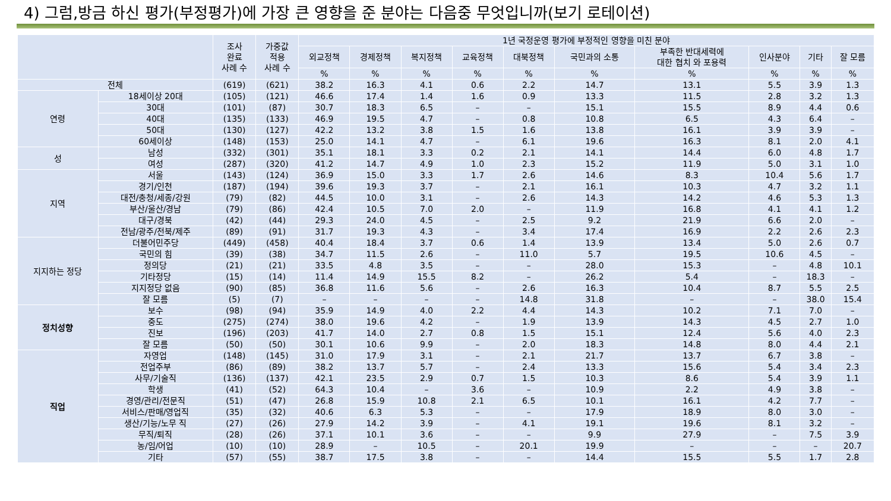4) 그럼,방금 하신 평가(부정평가)에 가장 큰 영향을 준 분야는 다음중 무엇입니까(보기 로테이션)
| | | 조사 완료 사례 수 | 가중값 적용 사례 수 | 1년 국정운영 평가에 부정적인 영향을 미친 분야 | | | | | | | | | |
| --- | --- | --- | --- | --- | --- | --- | --- | --- | --- | --- | --- | --- | --- |
| | | | | 외교정책 | 경제정책 | 복지정책 | 교육정책 | 대북정책 | 국민과의 소통 | 부족한 반대세력에 대한 협치 와 포용력 | 인사분야 | 기타 | 잘 모름 |
| | | | | % | % | % | % | % | % | % | % | % | % |
| 전체 | | (619) | (621) | 38.2 | 16.3 | 4.1 | 0.6 | 2.2 | 14.7 | 13.1 | 5.5 | 3.9 | 1.3 |
| 연령 | 18세이상 20대 | (105) | (121) | 46.6 | 17.4 | 1.4 | 1.6 | 0.9 | 13.3 | 11.5 | 2.8 | 3.2 | 1.3 |
| | 30대 | (101) | (87) | 30.7 | 18.3 | 6.5 | – | – | 15.1 | 15.5 | 8.9 | 4.4 | 0.6 |
| | 40대 | (135) | (133) | 46.9 | 19.5 | 4.7 | – | 0.8 | 10.8 | 6.5 | 4.3 | 6.4 | – |
| | 50대 | (130) | (127) | 42.2 | 13.2 | 3.8 | 1.5 | 1.6 | 13.8 | 16.1 | 3.9 | 3.9 | – |
| | 60세이상 | (148) | (153) | 25.0 | 14.1 | 4.7 | – | 6.1 | 19.6 | 16.3 | 8.1 | 2.0 | 4.1 |
| 성 | 남성 | (332) | (301) | 35.1 | 18.1 | 3.3 | 0.2 | 2.1 | 14.1 | 14.4 | 6.0 | 4.8 | 1.7 |
| | 여성 | (287) | (320) | 41.2 | 14.7 | 4.9 | 1.0 | 2.3 | 15.2 | 11.9 | 5.0 | 3.1 | 1.0 |
| 지역 | 서울 | (143) | (124) | 36.9 | 15.0 | 3.3 | 1.7 | 2.6 | 14.6 | 8.3 | 10.4 | 5.6 | 1.7 |
| | 경기/인천 | (187) | (194) | 39.6 | 19.3 | 3.7 | – | 2.1 | 16.1 | 10.3 | 4.7 | 3.2 | 1.1 |
| | 대전/충청/세종/강원 | (79) | (82) | 44.5 | 10.0 | 3.1 | – | 2.6 | 14.3 | 14.2 | 4.6 | 5.3 | 1.3 |
| | 부산/울산/경남 | (79) | (86) | 42.4 | 10.5 | 7.0 | 2.0 | – | 11.9 | 16.8 | 4.1 | 4.1 | 1.2 |
| | 대구/경북 | (42) | (44) | 29.3 | 24.0 | 4.5 | – | 2.5 | 9.2 | 21.9 | 6.6 | 2.0 | – |
| | 전남/광주/전북/제주 | (89) | (91) | 31.7 | 19.3 | 4.3 | – | 3.4 | 17.4 | 16.9 | 2.2 | 2.6 | 2.3 |
| 지지하는 정당 | 더불어민주당 | (449) | (458) | 40.4 | 18.4 | 3.7 | 0.6 | 1.4 | 13.9 | 13.4 | 5.0 | 2.6 | 0.7 |
| | 국민의 힘 | (39) | (38) | 34.7 | 11.5 | 2.6 | – | 11.0 | 5.7 | 19.5 | 10.6 | 4.5 | – |
| | 정의당 | (21) | (21) | 33.5 | 4.8 | 3.5 | – | – | 28.0 | 15.3 | – | 4.8 | 10.1 |
| | 기타정당 | (15) | (14) | 11.4 | 14.9 | 15.5 | 8.2 | – | 26.2 | 5.4 | – | 18.3 | – |
| | 지지정당 없음 | (90) | (85) | 36.8 | 11.6 | 5.6 | – | 2.6 | 16.3 | 10.4 | 8.7 | 5.5 | 2.5 |
| | 잘 모름 | (5) | (7) | – | – | – | – | 14.8 | 31.8 | – | – | 38.0 | 15.4 |
| 정치성향 | 보수 | (98) | (94) | 35.9 | 14.9 | 4.0 | 2.2 | 4.4 | 14.3 | 10.2 | 7.1 | 7.0 | – |
| | 중도 | (275) | (274) | 38.0 | 19.6 | 4.2 | – | 1.9 | 13.9 | 14.3 | 4.5 | 2.7 | 1.0 |
| | 진보 | (196) | (203) | 41.7 | 14.0 | 2.7 | 0.8 | 1.5 | 15.1 | 12.4 | 5.6 | 4.0 | 2.3 |
| | 잘 모름 | (50) | (50) | 30.1 | 10.6 | 9.9 | – | 2.0 | 18.3 | 14.8 | 8.0 | 4.4 | 2.1 |
| 직업 | 자영업 | (148) | (145) | 31.0 | 17.9 | 3.1 | – | 2.1 | 21.7 | 13.7 | 6.7 | 3.8 | – |
| | 전업주부 | (86) | (89) | 38.2 | 13.7 | 5.7 | – | 2.4 | 13.3 | 15.6 | 5.4 | 3.4 | 2.3 |
| | 사무/기술직 | (136) | (137) | 42.1 | 23.5 | 2.9 | 0.7 | 1.5 | 10.3 | 8.6 | 5.4 | 3.9 | 1.1 |
| | 학생 | (41) | (52) | 64.3 | 10.4 | – | 3.6 | – | 10.9 | 2.2 | 4.9 | 3.8 | – |
| | 경영/관리/전문직 | (51) | (47) | 26.8 | 15.9 | 10.8 | 2.1 | 6.5 | 10.1 | 16.1 | 4.2 | 7.7 | – |
| | 서비스/판매/영업직 | (35) | (32) | 40.6 | 6.3 | 5.3 | – | – | 17.9 | 18.9 | 8.0 | 3.0 | – |
| | 생산/기능/노무 직 | (27) | (26) | 27.9 | 14.2 | 3.9 | – | 4.1 | 19.1 | 19.6 | 8.1 | 3.2 | – |
| | 무직/퇴직 | (28) | (26) | 37.1 | 10.1 | 3.6 | – | – | 9.9 | 27.9 | – | 7.5 | 3.9 |
| | 농/임/어업 | (10) | (10) | 28.9 | – | 10.5 | – | 20.1 | 19.9 | – | – | – | 20.7 |
| | 기타 | (57) | (55) | 38.7 | 17.5 | 3.8 | – | – | 14.4 | 15.5 | 5.5 | 1.7 | 2.8 |